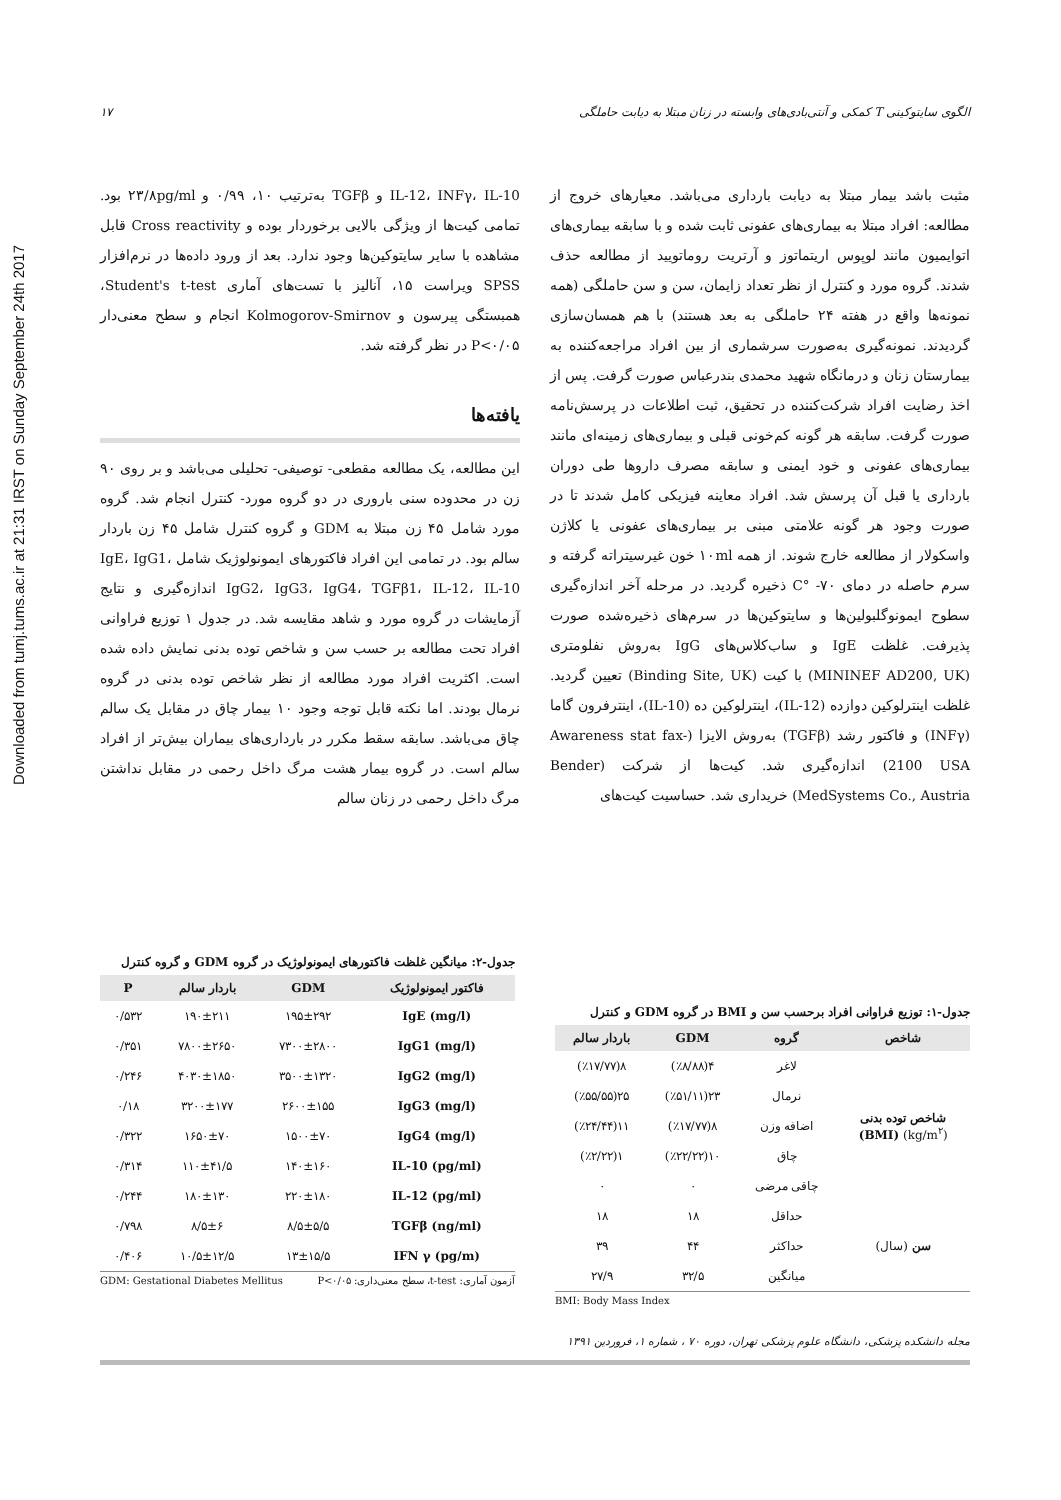Downloaded from tumj.tums.ac.ir at 21:31 IRST on Sunday September 24th 2017
الگوی سایتوکینی T کمکی و آنتی‌بادی‌های وابسته در زنان مبتلا به دیابت حاملگی ۱۷
مثبت باشد بیمار مبتلا به دیابت بارداری می‌باشد. معیارهای خروج از مطالعه: افراد مبتلا به بیماری‌های عفونی ثابت شده و با سابقه بیماری‌های اتوایمیون مانند لوپوس اریتماتوز و آرتریت روماتویید از مطالعه حذف شدند. گروه مورد و کنترل از نظر تعداد زایمان، سن و سن حاملگی (همه نمونه‌ها واقع در هفته ۲۴ حاملگی به بعد هستند) با هم همسان‌سازی گردیدند. نمونه‌گیری به‌صورت سرشماری از بین افراد مراجعه‌کننده به بیمارستان زنان و درمانگاه شهید محمدی بندرعباس صورت گرفت. پس از اخذ رضایت افراد شرکت‌کننده در تحقیق، ثبت اطلاعات در پرسش‌نامه صورت گرفت. سابقه هر گونه کم‌خونی قبلی و بیماری‌های زمینه‌ای مانند بیماری‌های عفونی و خود ایمنی و سابقه مصرف داروها طی دوران بارداری یا قبل آن پرسش شد. افراد معاینه فیزیکی کامل شدند تا در صورت وجود هر گونه علامتی مبنی بر بیماری‌های عفونی یا کلاژن واسکولار از مطالعه خارج شوند. از همه ۱۰ml خون غیرسیتراته گرفته و سرم حاصله در دمای ۷۰- °C ذخیره گردید. در مرحله آخر اندازه‌گیری سطوح ایمونوگلبولین‌ها و سایتوکین‌ها در سرم‌های ذخیره‌شده صورت پذیرفت. غلظت IgE و ساب‌کلاس‌های IgG به‌روش نفلومتری (MININEF AD200, UK) با کیت (Binding Site, UK) تعیین گردید. غلظت اینترلوکین دوازده (IL-12)، اینترلوکین ده (IL-10)، اینترفرون گاما (INFγ) و فاکتور رشد (TGFβ) به‌روش الایزا (Awareness stat fax-2100 USA) اندازه‌گیری شد. کیت‌ها از شرکت (Bender MedSystems Co., Austria) خریداری شد. حساسیت کیت‌های
IL-12، INFγ، IL-10 و TGFβ به‌ترتیب ۱۰، ۰/۹۹ و ۲۳/۸pg/ml بود. تمامی کیت‌ها از ویژگی بالایی برخوردار بوده و Cross reactivity قابل مشاهده با سایر سایتوکین‌ها وجود ندارد. بعد از ورود داده‌ها در نرم‌افزار SPSS ویراست ۱۵، آنالیز با تست‌های آماری Student's t-test، همبستگی پیرسون و Kolmogorov-Smirnov انجام و سطح معنی‌دار P<۰/۰۵ در نظر گرفته شد.
یافته‌ها
این مطالعه، یک مطالعه مقطعی- توصیفی- تحلیلی می‌باشد و بر روی ۹۰ زن در محدوده سنی باروری در دو گروه مورد- کنترل انجام شد. گروه مورد شامل ۴۵ زن مبتلا به GDM و گروه کنترل شامل ۴۵ زن باردار سالم بود. در تمامی این افراد فاکتورهای ایمونولوژیک شامل IgE، IgG1، IgG2، IgG3، IgG4، TGFβ1، IL-12، IL-10 اندازه‌گیری و نتایج آزمایشات در گروه مورد و شاهد مقایسه شد. در جدول ۱ توزیع فراوانی افراد تحت مطالعه بر حسب سن و شاخص توده بدنی نمایش داده شده است. اکثریت افراد مورد مطالعه از نظر شاخص توده بدنی در گروه نرمال بودند. اما نکته قابل توجه وجود ۱۰ بیمار چاق در مقابل یک سالم چاق می‌باشد. سابقه سقط مکرر در بارداری‌های بیماران بیش‌تر از افراد سالم است. در گروه بیمار هشت مرگ داخل رحمی در مقابل نداشتن مرگ داخل رحمی در زنان سالم
جدول-۱: توزیع فراوانی افراد برحسب سن و BMI در گروه GDM و کنترل
| شاخص | گروه | GDM | باردار سالم |
| --- | --- | --- | --- |
| شاخص توده بدنی (kg/m<sup>۲</sup>) (BMI) | لاغر | ۴(٪۸/۸۸) | ۸(٪۱۷/۷۷) |
| | نرمال | ۲۳(٪۵۱/۱۱) | ۲۵(٪۵۵/۵۵) |
| | اضافه وزن | ۸(٪۱۷/۷۷) | ۱۱(٪۲۴/۴۴) |
| | چاق | ۱۰(٪۲۲/۲۲) | ۱(٪۲/۲۲) |
| | چاقی مرضی | ۰ | ۰ |
| سن (سال) | حداقل | ۱۸ | ۱۸ |
| | حداکثر | ۴۴ | ۳۹ |
| | میانگین | ۳۲/۵ | ۲۷/۹ |
BMI: Body Mass Index
جدول-۲: میانگین غلظت فاکتورهای ایمونولوژیک در گروه GDM و گروه کنترل
| فاکتور ایمونولوژیک | GDM | باردار سالم | P |
| --- | --- | --- | --- |
| IgE (mg/l) | ۱۹۵±۲۹۲ | ۱۹۰±۲۱۱ | ۰/۵۳۲ |
| IgG1 (mg/l) | ۷۳۰۰±۲۸۰۰ | ۷۸۰۰±۲۶۵۰ | ۰/۳۵۱ |
| IgG2 (mg/l) | ۳۵۰۰±۱۳۲۰ | ۴۰۳۰±۱۸۵۰ | ۰/۲۴۶ |
| IgG3 (mg/l) | ۲۶۰۰±۱۵۵ | ۳۲۰۰±۱۷۷ | ۰/۱۸ |
| IgG4 (mg/l) | ۱۵۰۰±۷۰ | ۱۶۵۰±۷۰ | ۰/۳۲۲ |
| IL-10 (pg/ml) | ۱۴۰±۱۶۰ | ۱۱۰±۴۱/۵ | ۰/۳۱۴ |
| IL-12 (pg/ml) | ۲۲۰±۱۸۰ | ۱۸۰±۱۳۰ | ۰/۲۴۴ |
| TGFβ (ng/ml) | ۸/۵±۵/۵ | ۸/۵±۶ | ۰/۷۹۸ |
| IFN γ (pg/m) | ۱۳±۱۵/۵ | ۱۰/۵±۱۲/۵ | ۰/۴۰۶ |
آزمون آماری: t-test، سطح معنی‌داری: P<۰/۰۵ GDM: Gestational Diabetes Mellitus
مجله دانشکده پزشکی، دانشگاه علوم پزشکی تهران، دوره ۷۰ ، شماره ۱، فروردین ۱۳۹۱